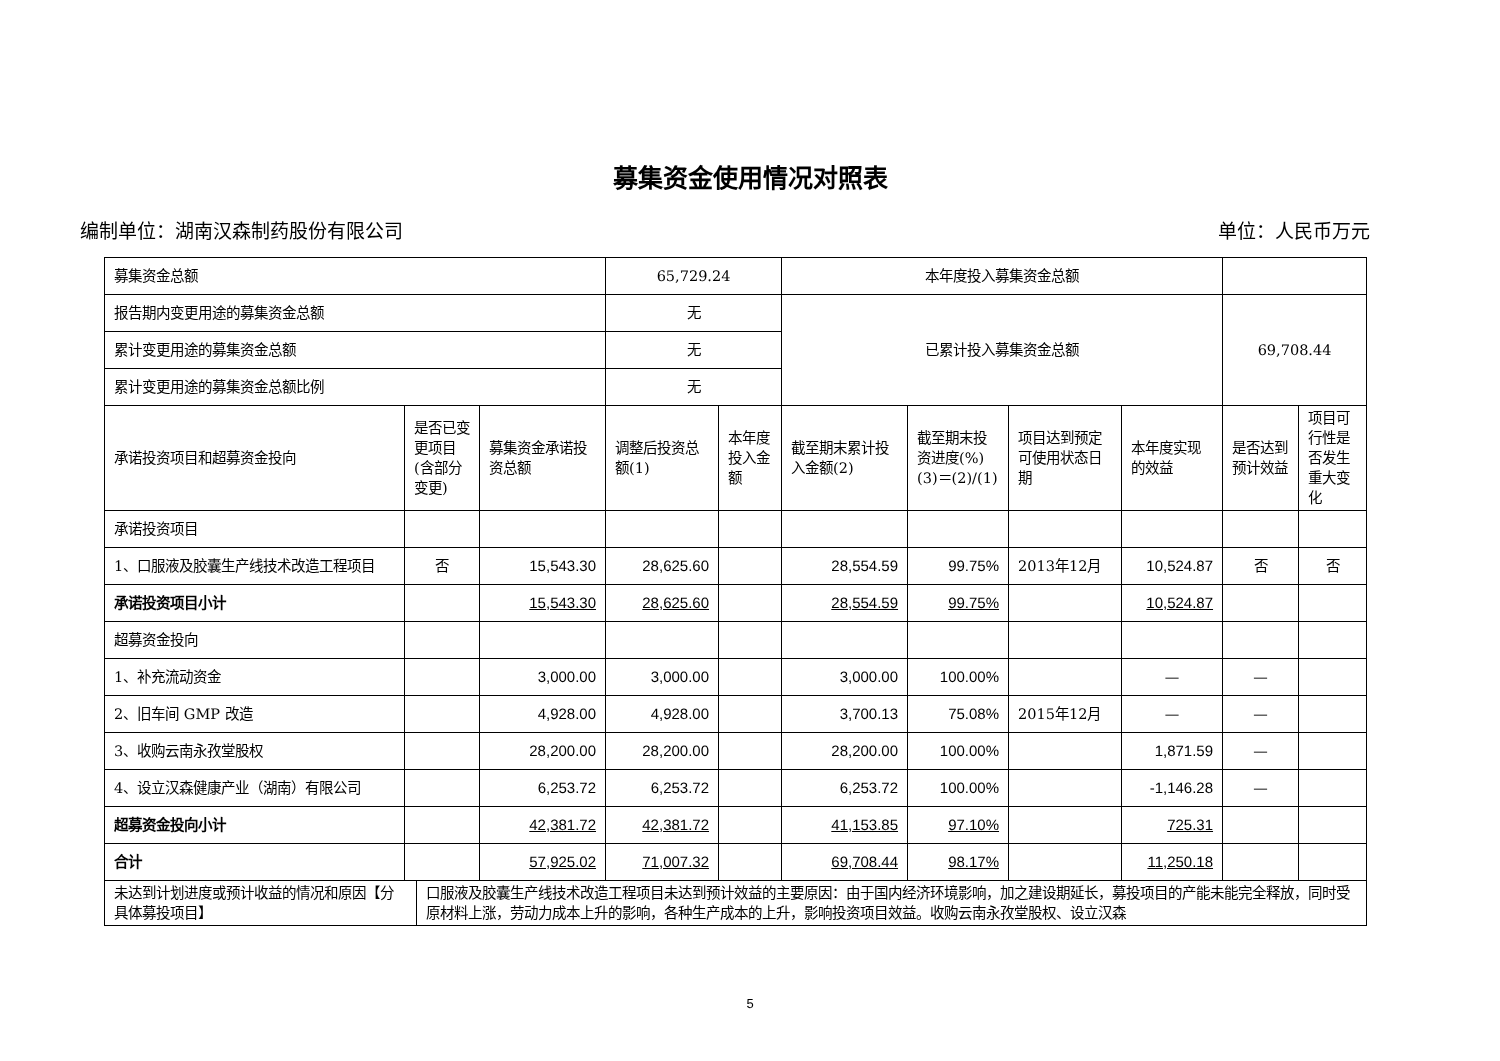募集资金使用情况对照表
编制单位：湖南汉森制药股份有限公司 单位：人民币万元
| 募集资金总额 | | | 65,729.24 | | 本年度投入募集资金总额 | | | | | |
| 报告期内变更用途的募集资金总额 | | | 无 | | 已累计投入募集资金总额 | | | | 69,708.44 | |
| 累计变更用途的募集资金总额 | | | 无 | | | | | | | |
| 累计变更用途的募集资金总额比例 | | | 无 | | | | | | | |
| 承诺投资项目和超募资金投向 | 是否已变更项目(含部分变更) | 募集资金承诺投资总额 | 调整后投资总额(1) | 本年度投入金额 | 截至期末累计投入金额(2) | 截至期末投资进度(%)(3)＝(2)/(1) | 项目达到预定可使用状态日期 | 本年度实现的效益 | 是否达到预计效益 | 项目可行性是否发生重大变化 |
| 承诺投资项目 | | | | | | | | | | |
| 1、口服液及胶囊生产线技术改造工程项目 | 否 | 15,543.30 | 28,625.60 | | 28,554.59 | 99.75% | 2013年12月 | 10,524.87 | 否 | 否 |
| 承诺投资项目小计 | | 15,543.30 | 28,625.60 | | 28,554.59 | 99.75% | | 10,524.87 | | |
| 超募资金投向 | | | | | | | | | | |
| 1、补充流动资金 | | 3,000.00 | 3,000.00 | | 3,000.00 | 100.00% | | — | — | |
| 2、旧车间 GMP 改造 | | 4,928.00 | 4,928.00 | | 3,700.13 | 75.08% | 2015年12月 | — | — | |
| 3、收购云南永孜堂股权 | | 28,200.00 | 28,200.00 | | 28,200.00 | 100.00% | | 1,871.59 | — | |
| 4、设立汉森健康产业（湖南）有限公司 | | 6,253.72 | 6,253.72 | | 6,253.72 | 100.00% | | -1,146.28 | — | |
| 超募资金投向小计 | | 42,381.72 | 42,381.72 | | 41,153.85 | 97.10% | | 725.31 | | |
| 合计 | | 57,925.02 | 71,007.32 | | 69,708.44 | 98.17% | | 11,250.18 | | |
| 未达到计划进度或预计收益的情况和原因【分具体募投项目】 | 口服液及胶囊生产线技术改造工程项目未达到预计效益的主要原因：由于国内经济环境影响，加之建设期延长，募投项目的产能未能完全释放，同时受原材料上涨，劳动力成本上升的影响，各种生产成本的上升，影响投资项目效益。收购云南永孜堂股权、设立汉森 |
5